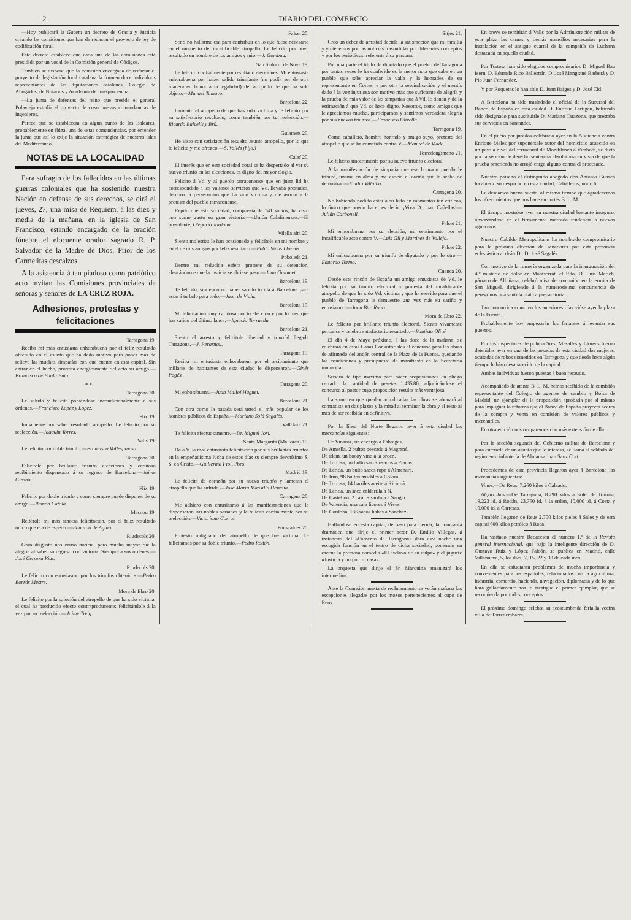2 DIARIO DEL COMERCIO
—Hoy publicará la Gaceta un decreto de Gracia y Justicia creando las comisiones que han de redactar el proyecto de ley de codificación foral.
Este decreto establece que cada una de las comisiones esté presidida por un vocal de la Comisión general de Códigos.
También se dispone que la comisión encargada de redactar el proyecto de legislación foral catalana la formen doce individuos representantes de las diputaciones catalanas, Colegio de Abogados, de Notarios y Academia de Jurisprudencia.
—La junta de defensas del reino que preside el general Polavieja estudia el proyecto de crear nuevas comandancias de ingenieros.
Parece que se establecerá en algún punto de las Baleares, probablemente en Ibiza, una de estas comandancias, por entender la junta que así lo exije la situación estratégica de nuestras islas del Mediterráneo.
NOTAS DE LA LOCALIDAD
Para sufragio de los fallecidos en las últimas guerras coloniales que ha sostenido nuestra Nación en defensa de sus derechos, se dirá el jueves, 27, una misa de Requiem, á las diez y media de la mañana, en la iglesia de San Francisco, estando encargado de la oración fúnebre el elocuente orador sagrado R. P. Salvador de la Madre de Dios, Prior de los Carmelitas descalzos.
A la asistencia á tan piadoso como patriótico acto invitan las Comisiones provinciales de señoras y señores de LA CRUZ ROJA.
Adhesiones, protestas y felicitaciones
Tarragona 19.
Reciba mi más entusiasta enhorabuena por el feliz resultado obtenido en el asunto que ha dado motivo para poner más de relieve las muchas simpatías con que cuenta en esta capital. Sin entrar en el hecho, protesta enérgicamente del acto su amigo.—Francisco de Paula Puig.
* *
Tarragona 20.
Le saluda y felicita poniéndose incondicionalmente á sus órdenes.—Francisco Lopez y Lopez.
Flix 19.
Impaciente por saber resultado atropello. Le felicito por su reelección.—Joaquin Torres.
Valls 19.
Le felicito por doble triunfo.—Francisco Vallespinosa.
Tarragona 20.
Felicítole por brillante triunfo elecciones y cariñoso recibimiento dispensado á su regreso de Barcelona.—Jaime Girona.
Flix 19.
Felicito por doble triunfo y como siempre puede disponer de su amigo.—Ramón Catalá.
Masnou 19.
Reitérole mi más sincera felicitación, por el feliz resultado único que era de esperar.—Eduardo de Aguiar.
Riudecols 20.
Gran disgusto nos causó noticia, pero mucho mayor fué la alegría al saber su regreso con victoria. Siempre á sus órdenes.—José Cervera Rius.
Riudecols 20.
Le felicito con entusiasmo por los triunfos obtenidos.—Pedro Borrás Mestre.
Mora de Ebro 20.
Le felicito por la solución del atropello de que ha sido víctima, el cual ha producido efecto contraproducente; felicitándole á la vez por su reelección.—Jaime Treig.
Falset 20.
Sentí no hallarme esa para contribuir en lo que fuese necesario en el momento del incalificable atropello. Le felicito por buen resultado en nombre de los amigos y mio.—J. Gombau.
San Sadurní de Noya 19.
Le felicito cordialmente por resultado elecciones. Mi entusiasta enhorabuena por haber salido triunfante (no podía ser de otra manera en honor á la legalidad) del atropello de que ha sido objeto.—Manuel Tamayo.
Barcelona 22.
Lamento el atropello de que has sido víctima y te felicito por su satisfactorio resultado, como también por tu reelección.—Ricardo Balcells y Brú.
Guiamets 20.
He visto con satisfacción resuelto asunto atropello, por lo que le felicito y me ofrezco.—S. Vallés (hijo.)
Calaf 20.
El interés que en esta sociedad coral se ha despertado al ver su nuevo triunfo en las elecciones, es digno del mayor elogio.
Felicito á Vd. y al pueblo tarraconense que en justa lid ha correspondido á los valiosos servicios que Vd. llevaba prestados, deploro la persecución que ha sido víctima y me asocio á la protesta del pueblo tarraconense.
Repito que esta sociedad, compuesta de 141 socios, ha visto con sumo gusto su gran victoria.—«Unión Calafinense».—El presidente, Olegario Jordana.
Vilella alta 20.
Siento molestias le han ocasionado y felicítole en mi nombre y en el de mis amigos por feliz resultado.—Pablo Viñas Llorens.
Poboleda 21.
Dentro mi reducida esfera protesto de su detención, alegrándome que la justicia se abriese paso.—Juan Guiamet.
Barcelona 19.
Te felicito, sintiendo no haber sabido tu ida á Barcelona para estar á tu lado para todo.—Juan de Viala.
Barcelona 19.
Mi felicitación muy cariñosa por tu elección y por lo bien que has salido del último lance.—Ignacio Torruella.
Barcelona 21.
Siento el arresto y felicítole libertad y triunfal llegada Tarragona.—J. Perarnau.
Tarragona 19.
Reciba mi entusiasta enhorabuena por el recibimiento que millares de habitantes de esta ciudad le dispensaron.—Ginés Pagés.
Tarragona 20.
Mi enhorabuena.—Juan Malloï Huguet.
Barcelona 21.
Con otra como la pasada será usted el más popular de los hombres públicos de España.—Mariano Solá Sagalés.
Vallclara 21.
Te felicita afectuosamente.—Dr. Miguel Jori.
Santa Margarita (Mallorca) 19.
Da á V. la más entusiasta felicitación por sus brillantes triunfos en la empeñadísima lucha de estos días su siempre devotísimo S. S. en Cristo.—Guillermo Fiol, Pbro.
Madrid 19.
Le felicita de corazón por su nuevo triunfo y lamenta el atropello que ha sufrido.—José María Mansilla Heredia.
Cartagena 20.
Me adhiero con entusiasmo á las manifestaciones que le dispensaron sus nobles paisanos y le felicito cordialmente por su reelección.—Victoriano Corral.
Fonscaldes 20.
Protesto indignado del atropello de que fué víctima. Le felicitamos por su doble triunfo.—Pedro Rodón.
Sitjes 21.
Creo un deber de amistad decirle la satisfacción que mi familia y yo tenemos por las noticias trasmitidas por diferentes conceptos y por los periódicos, referente á su persona.
Por una parte el título de diputado que el pueblo de Tarragona por tantas veces le ha conferido es la mejor nota que cabe en un pueblo que sabe apreciar la valía y la honradez de su representante en Cortes, y por otra la reivindicación y el mentís dado á la voz injuriosa son motivo más que suficiente de alegría y la prueba de más valor de las simpatías que á Vd. le tienen y de la estimación á que Vd. se hace digno. Nosotros, como amigos que le apreciamos mucho, participamos y sentimos verdadera alegría por sus nuevos triunfos.—Francisco Olivella.
Tarragona 19.
Como caballero, hombre honrado y amigo suyo, protesto del atropello que se ha cometido contra V.—Manuel de Viado.
Torredongimeno 21.
Le felicito sinceramente por su nuevo triunfo electoral.
A la manifestación de simpatía que ese honrado pueblo le tributó, úname en alma y me asocio al cariño que le acaba de demostrar.—Emilio Villalba.
Cartagena 20.
No habiendo podido estar á su lado en momentos tan críticos, lo único que puedo hacer es decir: ¡Viva D. Juan Cañellas!—Julián Carbonell.
Falset 21.
Mi enhorabuena por su elección; mi sentimiento por el incalificable acto contra V.—Luis Gil y Martinez de Vallejo.
Falset 22.
Mi enhorabuena por su triunfo de diputado y por lo otro.—Eduardo Tormo.
Cuenca 20.
Desde este rincón de España un amigo entusiasta de Vd. le felicita por su triunfo electoral y protesta del incalificable atropello de que he sido Vd. víctima y que ha servido para que el pueblo de Tarragona le demuestre una vez más su cariño y entusiasmo.—Juan Bta. Roura.
Mora de Ebro 22.
Le felicito por brillante triunfo electoral. Siento vivamente percance y celebro satisfactorio resultado.—Bautista Olivé.
El día 4 de Mayo próximo, á las doce de la mañana, se celebrará en estas Casas Consistoriales el concurso para las obras de afirmado del andén central de la Plaza de la Fuente, quedando las condiciones y presupuesto de manifiesto en la Secretaría municipal.
Servirá de tipo máximo para hacer proposiciones en pliego cerrado, la cantidad de pesetas 1.435'80, adjudicándose el concurso al postor cuya proposición resulte más ventajosa.
La suma en que queden adjudicadas las obras se abonará al contratista en dos plazos y la mitad al terminar la obra y el resto al mes de ser recibida en definitiva.
Por la línea del Norte llegaron ayer á esta ciudad las mercancías siguientes:
De Vinaroz, un encargo á Fábregas.
De Ametlla, 2 bultos pescado á Magrané.
De idem, un bocoy vino á la orden.
De Tortosa, un bulto sacos usados á Planas.
De Lérida, un bulto sacos ropa á Almenara.
De Irún, 98 bultos muebles á Colom.
De Tortosa, 14 barriles aceite á Ricomá.
De Lérida, un saco calderilla á N.
De Castellón, 2 cascos sardina á Sangar.
De Valencia, una caja licores á Vives.
De Córdoba, 136 sacos habas á Sanchez.
Hallándose en esta capital, de paso para Lérida, la compañía dramática que dirije el primer actor D. Emilio Villegas, á instancias del «Fomento de Tarragona» dará esta noche una escogida función en el teatro de dicha sociedad, poniendo en escena la preciosa comedia «El esclavo de su culpa» y el juguete «Justicia y no por mi casa».
La orquesta que dirije el Sr. Marquina amenizará los intermedios.
Ante la Comisión mixta de reclutamiento se verán mañana las escepciones alegadas por los mozos pertenecientes al cupo de Reus.
En breve se remitirán á Valls por la Administración militar de esta plaza las camas y demás utensilios necesarios para la instalación en el antiguo cuartel de la compañía de Luchana destacada en aquella ciudad.
Por Tortosa han sido elegidos compromisarios D. Miguel Bau Isern, D. Eduardo Rico Ballestrín, D. José Mangrané Barberá y D. Pio Juan Fernandez.
Y por Roquetas lo han sido D. Juan Baiges y D. José Cid.
A Barcelona ha sido trasladado el oficial de la Sucursal del Banco de España en esta ciudad D. Enrique Lartigau, habiendo sido designado para sustituirle D. Mariano Tarazona, que prestaba sus servicios en Santander.
En el juicio por jurados celebrado ayer en la Audiencia contra Enrique Meles por suponérsele autor del homicidio acaecido en un paso á nivel del ferrocarril de Montblanch á Vimbodí, se dictó por la sección de derecho sentencia absolutoria en vista de que la prueba practicada no arrojó cargo alguno contra el procesado.
Nuestro paisano el distinguido abogado don Antonio Guasch ha abierto su despacho en esta ciudad, Caballeros, núm. 6.
Le deseamos buena suerte, al mismo tiempo que agradecemos los ofrecimientos que nos hace en cortés B. L. M.
El tiempo mostróse ayer en nuestra ciudad bastante inseguro, observándose en el firmamento marcada tendencia á nuevos aguaceros.
Nuestro Cabildo Metropolitano ha nombrado compromisario para la próxima elección de senadores por esta provincia eclesiástica al deán Dr. D. José Sagalés.
Con motivo de la romería organizada para la inauguración del 4.º misterio de dolor en Montserrat, el Rdo. D. Luis Marich, párraco de Albiñana, celebró misa de comunión en la ermita de San Miguel, dirigiendo á la numerosísima concurrencia de peregrinos una sentida plática preparatoria.
Tan concurrida como en los anteriores días vióse ayer la plaza de la Fuente.
Probablemente hoy empezarán los feriantes á levantar sus puestos.
Por los inspectores de policía Sres. Masalles y Llorens fueron detenidas ayer en una de las posadas de esta ciudad dos mujeres, acusadas de robos cometidos en Tarragona y que desde hace algún tiempo habían desaparecido de la capital.
Ambas individuas fueron puestas á buen recaudo.
Acompañado de atento B. L. M. hemos recibido de la comisión representante del Colegio de agentes de cambio y Bolsa de Madrid, un ejemplar de la proposición aprobada por el mismo para impugnar la reforma que el Banco de España proyecta acerca de la compra y venta en comisión de valores públicos y mercantiles.
En otra edición nos ocuparemos con más extensión de ella.
Por la sección segunda del Gobierno militar de Barcelona y para enterarle de un asunto que le interesa, se llama al soldado del regimiento infantería de Almansa Juan Sanz Cort.
Procedentes de esta provincia llegaron ayer á Barcelona las mercancías siguientes:
Vinos.—De Reus, 7.260 kilos á Calzado.
Algarrobas.—De Tarragona, 8.290 kilos á Solé; de Tortosa, 19.223 id. á Rodán, 23.760 id. á la orden, 10.000 id. á Costa y 10.000 id. á Carreras.
También llegaron de Reus 2.700 kilos pieles á Sales y de esta capital 600 kilos petróleo á Roca.
Ha visitado nuestra Redacción el número 1.º de la Revista general internacional, que bajo la inteligente dirección de D. Gustavo Ruiz y López Falcón, se publica en Madrid, calle Villanueva, 5, los días, 7, 15, 22 y 30 de cada mes.
En ella se estudiarán problemas de mucha importancia y convenientes para los españoles, relacionados con la agricultura, industria, comercio, hacienda, navegación, diplomacia y de lo que hará gallardamente nos lo atestigua el primer ejemplar, que se recomienda por todos conceptos.
El próximo domingo celebra su acostumbrada feria la vecina villa de Torredembarra.